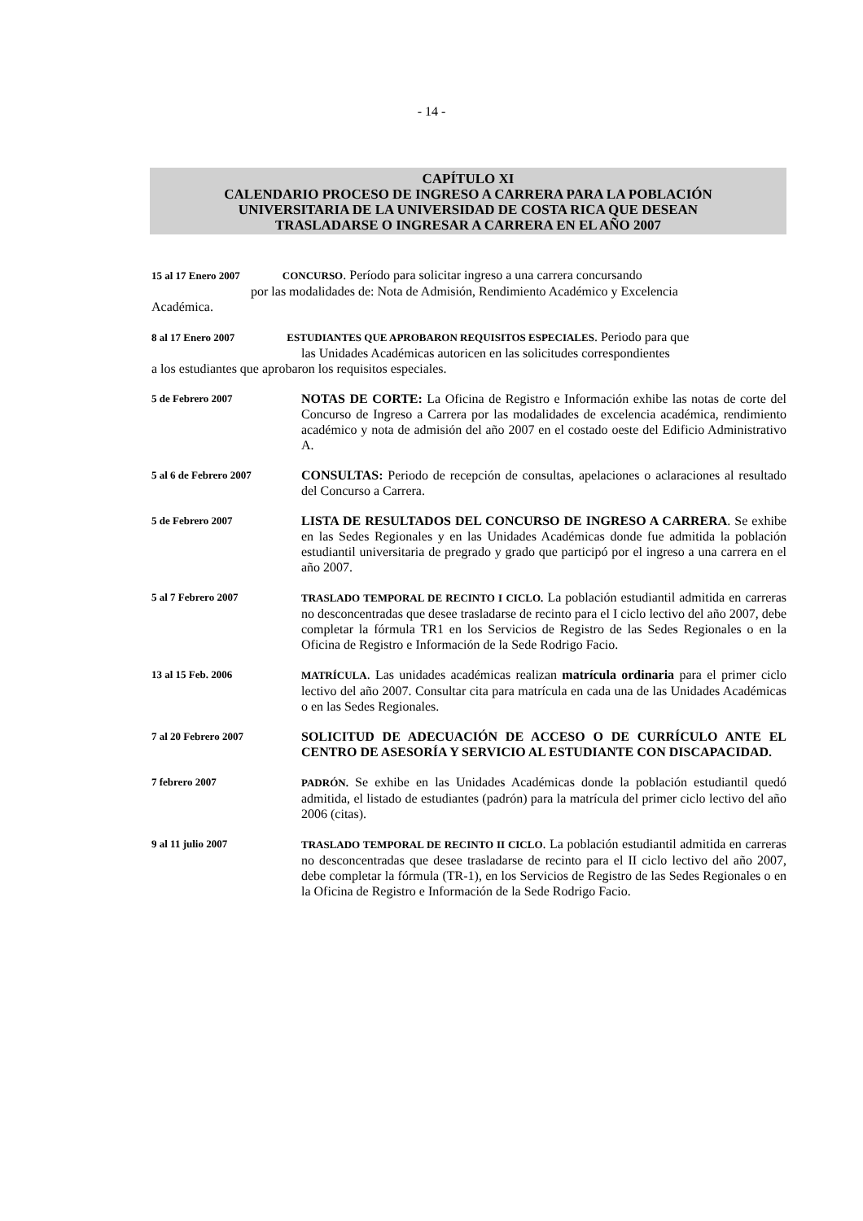- 14 -
CAPÍTULO XI
CALENDARIO PROCESO DE INGRESO A CARRERA PARA LA POBLACIÓN
UNIVERSITARIA DE LA UNIVERSIDAD DE COSTA RICA QUE DESEAN
TRASLADARSE O INGRESAR A CARRERA EN EL AÑO 2007
15 al 17 Enero 2007 CONCURSO. Período para solicitar ingreso a una carrera concursando
por las modalidades de: Nota de Admisión, Rendimiento Académico y Excelencia
Académica.
8 al 17 Enero 2007 ESTUDIANTES QUE APROBARON REQUISITOS ESPECIALES. Periodo para que
las Unidades Académicas autoricen en las solicitudes correspondientes
a los estudiantes que aprobaron los requisitos especiales.
5 de Febrero 2007
NOTAS DE CORTE: La Oficina de Registro e Información exhibe las notas de corte del Concurso de Ingreso a Carrera por las modalidades de excelencia académica, rendimiento académico y nota de admisión del año 2007 en el costado oeste del Edificio Administrativo A.
5 al 6 de Febrero 2007
CONSULTAS: Periodo de recepción de consultas, apelaciones o aclaraciones al resultado del Concurso a Carrera.
5 de Febrero 2007
LISTA DE RESULTADOS DEL CONCURSO DE INGRESO A CARRERA. Se exhibe en las Sedes Regionales y en las Unidades Académicas donde fue admitida la población estudiantil universitaria de pregrado y grado que participó por el ingreso a una carrera en el año 2007.
5 al 7 Febrero 2007 TRASLADO TEMPORAL DE RECINTO I CICLO. La población estudiantil admitida en carreras no desconcentradas que desee trasladarse de recinto para el I ciclo lectivo del año 2007, debe completar la fórmula TR1 en los Servicios de Registro de las Sedes Regionales o en la Oficina de Registro e Información de la Sede Rodrigo Facio.
13 al 15 Feb. 2006 MATRÍCULA. Las unidades académicas realizan matrícula ordinaria para el primer ciclo lectivo del año 2007. Consultar cita para matrícula en cada una de las Unidades Académicas o en las Sedes Regionales.
7 al 20 Febrero 2007
SOLICITUD DE ADECUACIÓN DE ACCESO O DE CURRÍCULO ANTE EL CENTRO DE ASESORÍA Y SERVICIO AL ESTUDIANTE CON DISCAPACIDAD.
7 febrero 2007 PADRÓN. Se exhibe en las Unidades Académicas donde la población estudiantil quedó admitida, el listado de estudiantes (padrón) para la matrícula del primer ciclo lectivo del año 2006 (citas).
9 al 11 julio 2007 TRASLADO TEMPORAL DE RECINTO II CICLO. La población estudiantil admitida en carreras no desconcentradas que desee trasladarse de recinto para el II ciclo lectivo del año 2007, debe completar la fórmula (TR-1), en los Servicios de Registro de las Sedes Regionales o en la Oficina de Registro e Información de la Sede Rodrigo Facio.